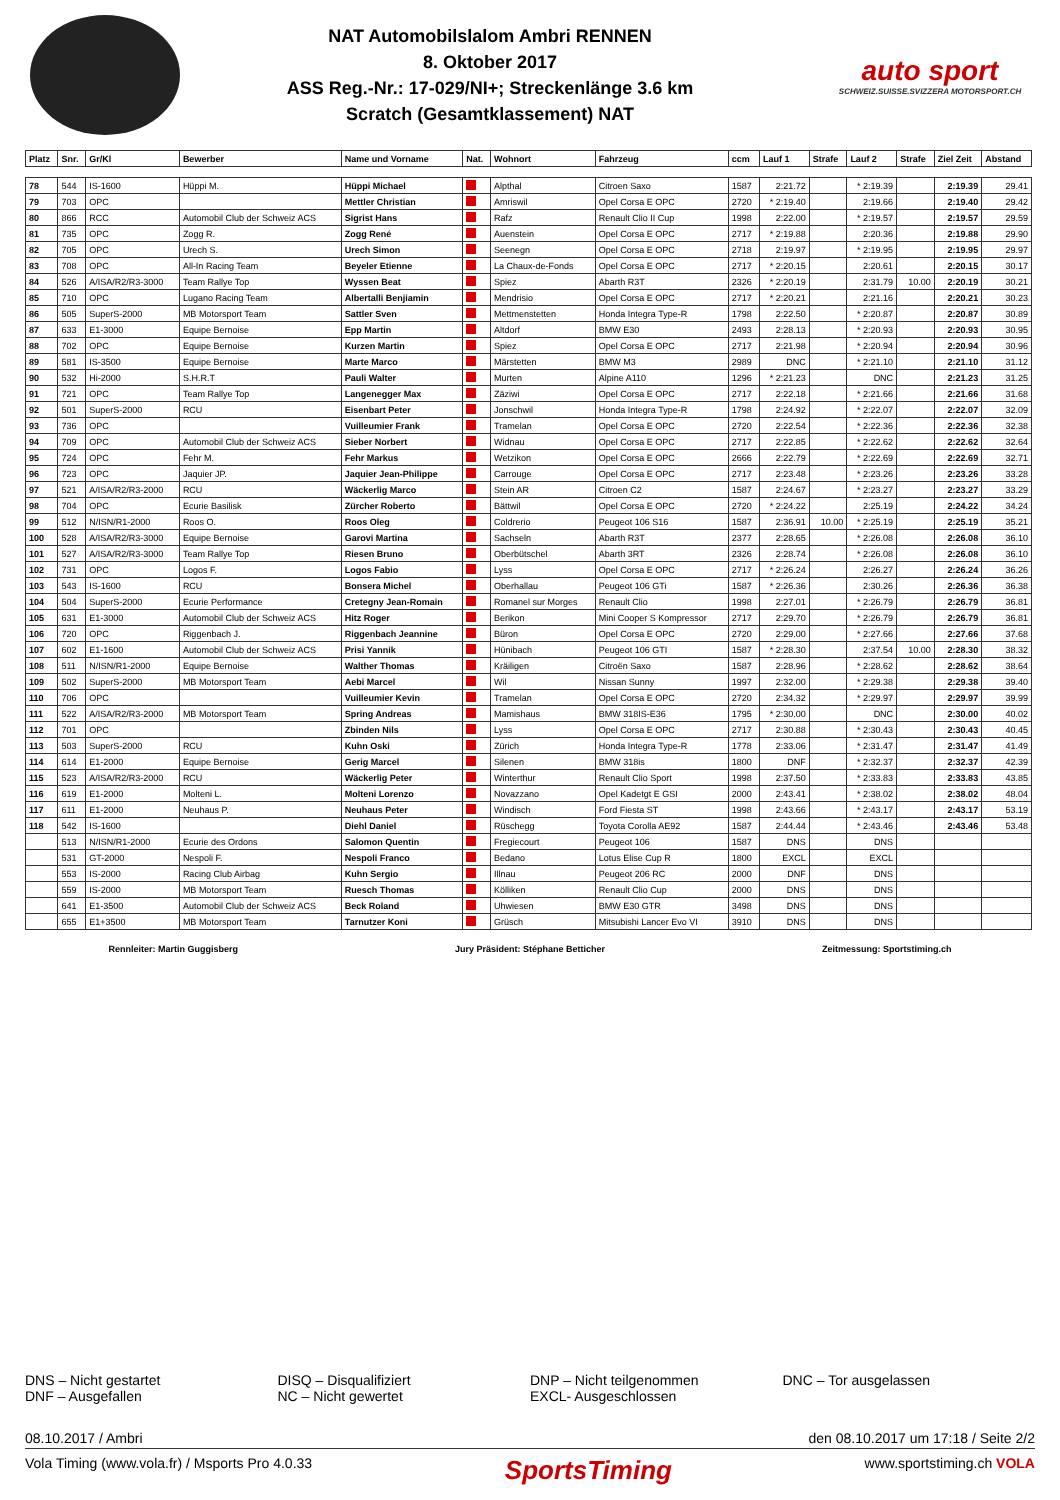NAT Automobilslalom Ambri RENNEN
8. Oktober 2017
ASS Reg.-Nr.: 17-029/NI+; Streckenlänge 3.6 km
Scratch (Gesamtklassement) NAT
auto sport
SCHWEIZ.SUISSE.SVIZZERA MOTORSPORT.CH
| Platz | Snr. | Gr/Kl | Bewerber | Name und Vorname | Nat. | Wohnort | Fahrzeug | ccm | Lauf 1 | Strafe | Lauf 2 | Strafe | Ziel Zeit | Abstand |
| --- | --- | --- | --- | --- | --- | --- | --- | --- | --- | --- | --- | --- | --- | --- |
| 78 | 544 | IS-1600 | Hüppi M. | Hüppi Michael | | Alpthal | Citroen Saxo | 1587 | 2:21.72 | | * 2:19.39 | | 2:19.39 | 29.41 |
| 79 | 703 | OPC | | Mettler Christian | | Amriswil | Opel Corsa E OPC | 2720 | * 2:19.40 | | 2:19.66 | | 2:19.40 | 29.42 |
| 80 | 866 | RCC | Automobil Club der Schweiz ACS | Sigrist Hans | | Rafz | Renault Clio II Cup | 1998 | 2:22.00 | | * 2:19.57 | | 2:19.57 | 29.59 |
| 81 | 735 | OPC | Zogg R. | Zogg René | | Auenstein | Opel Corsa E OPC | 2717 | * 2:19.88 | | 2:20.36 | | 2:19.88 | 29.90 |
| 82 | 705 | OPC | Urech S. | Urech Simon | | Seenegn | Opel Corsa E OPC | 2718 | 2:19.97 | | * 2:19.95 | | 2:19.95 | 29.97 |
| 83 | 708 | OPC | All-In Racing Team | Beyeler Etienne | | La Chaux-de-Fonds | Opel Corsa E OPC | 2717 | * 2:20.15 | | 2:20.61 | | 2:20.15 | 30.17 |
| 84 | 526 | A/ISA/R2/R3-3000 | Team Rallye Top | Wyssen Beat | | Spiez | Abarth R3T | 2326 | * 2:20.19 | | 2:31.79 | 10.00 | 2:20.19 | 30.21 |
| 85 | 710 | OPC | Lugano Racing Team | Albertalli Benjiamin | | Mendrisio | Opel Corsa E OPC | 2717 | * 2:20.21 | | 2:21.16 | | 2:20.21 | 30.23 |
| 86 | 505 | SuperS-2000 | MB Motorsport Team | Sattler Sven | | Mettmenstetten | Honda Integra Type-R | 1798 | 2:22.50 | | * 2:20.87 | | 2:20.87 | 30.89 |
| 87 | 633 | E1-3000 | Equipe Bernoise | Epp Martin | | Altdorf | BMW E30 | 2493 | 2:28.13 | | * 2:20.93 | | 2:20.93 | 30.95 |
| 88 | 702 | OPC | Equipe Bernoise | Kurzen Martin | | Spiez | Opel Corsa E OPC | 2717 | 2:21.98 | | * 2:20.94 | | 2:20.94 | 30.96 |
| 89 | 581 | IS-3500 | Equipe Bernoise | Marte Marco | | Märstetten | BMW M3 | 2989 | DNC | | * 2:21.10 | | 2:21.10 | 31.12 |
| 90 | 532 | Hi-2000 | S.H.R.T | Pauli Walter | | Murten | Alpine A110 | 1296 | * 2:21.23 | | DNC | | 2:21.23 | 31.25 |
| 91 | 721 | OPC | Team Rallye Top | Langenegger Max | | Zäziwi | Opel Corsa E OPC | 2717 | 2:22.18 | | * 2:21.66 | | 2:21.66 | 31.68 |
| 92 | 501 | SuperS-2000 | RCU | Eisenbart Peter | | Jonschwil | Honda Integra Type-R | 1798 | 2:24.92 | | * 2:22.07 | | 2:22.07 | 32.09 |
| 93 | 736 | OPC | | Vuilleumier Frank | | Tramelan | Opel Corsa E OPC | 2720 | 2:22.54 | | * 2:22.36 | | 2:22.36 | 32.38 |
| 94 | 709 | OPC | Automobil Club der Schweiz ACS | Sieber Norbert | | Widnau | Opel Corsa E OPC | 2717 | 2:22.85 | | * 2:22.62 | | 2:22.62 | 32.64 |
| 95 | 724 | OPC | Fehr M. | Fehr Markus | | Wetzikon | Opel Corsa E OPC | 2666 | 2:22.79 | | * 2:22.69 | | 2:22.69 | 32.71 |
| 96 | 723 | OPC | Jaquier JP. | Jaquier Jean-Philippe | | Carrouge | Opel Corsa E OPC | 2717 | 2:23.48 | | * 2:23.26 | | 2:23.26 | 33.28 |
| 97 | 521 | A/ISA/R2/R3-2000 | RCU | Wäckerlig Marco | | Stein AR | Citroen C2 | 1587 | 2:24.67 | | * 2:23.27 | | 2:23.27 | 33.29 |
| 98 | 704 | OPC | Ecurie Basilisk | Zürcher Roberto | | Bättwil | Opel Corsa E OPC | 2720 | * 2:24.22 | | 2:25.19 | | 2:24.22 | 34.24 |
| 99 | 512 | N/ISN/R1-2000 | Roos O. | Roos Oleg | | Coldrerio | Peugeot 106 S16 | 1587 | 2:36.91 | 10.00 | * 2:25.19 | | 2:25.19 | 35.21 |
| 100 | 528 | A/ISA/R2/R3-3000 | Equipe Bernoise | Garovi Martina | | Sachseln | Abarth R3T | 2377 | 2:28.65 | | * 2:26.08 | | 2:26.08 | 36.10 |
| 101 | 527 | A/ISA/R2/R3-3000 | Team Rallye Top | Riesen Bruno | | Oberbütschel | Abarth 3RT | 2326 | 2:28.74 | | * 2:26.08 | | 2:26.08 | 36.10 |
| 102 | 731 | OPC | Logos F. | Logos Fabio | | Lyss | Opel Corsa E OPC | 2717 | * 2:26.24 | | 2:26.27 | | 2:26.24 | 36.26 |
| 103 | 543 | IS-1600 | RCU | Bonsera Michel | | Oberhallau | Peugeot 106 GTi | 1587 | * 2:26.36 | | 2:30.26 | | 2:26.36 | 36.38 |
| 104 | 504 | SuperS-2000 | Ecurie Performance | Cretegny Jean-Romain | | Romanel sur Morges | Renault Clio | 1998 | 2:27.01 | | * 2:26.79 | | 2:26.79 | 36.81 |
| 105 | 631 | E1-3000 | Automobil Club der Schweiz ACS | Hitz Roger | | Berikon | Mini Cooper S Kompressor | 2717 | 2:29.70 | | * 2:26.79 | | 2:26.79 | 36.81 |
| 106 | 720 | OPC | Riggenbach J. | Riggenbach Jeannine | | Büron | Opel Corsa E OPC | 2720 | 2:29.00 | | * 2:27.66 | | 2:27.66 | 37.68 |
| 107 | 602 | E1-1600 | Automobil Club der Schweiz ACS | Prisi Yannik | | Hünibach | Peugeot 106 GTI | 1587 | * 2:28.30 | | 2:37.54 | 10.00 | 2:28.30 | 38.32 |
| 108 | 511 | N/ISN/R1-2000 | Equipe Bernoise | Walther Thomas | | Kräiligen | Citroën Saxo | 1587 | 2:28.96 | | * 2:28.62 | | 2:28.62 | 38.64 |
| 109 | 502 | SuperS-2000 | MB Motorsport Team | Aebi Marcel | | Wil | Nissan Sunny | 1997 | 2:32.00 | | * 2:29.38 | | 2:29.38 | 39.40 |
| 110 | 706 | OPC | | Vuilleumier Kevin | | Tramelan | Opel Corsa E OPC | 2720 | 2:34.32 | | * 2:29.97 | | 2:29.97 | 39.99 |
| 111 | 522 | A/ISA/R2/R3-2000 | MB Motorsport Team | Spring Andreas | | Mamishaus | BMW 318IS-E36 | 1795 | * 2:30.00 | | DNC | | 2:30.00 | 40.02 |
| 112 | 701 | OPC | | Zbinden Nils | | Lyss | Opel Corsa E OPC | 2717 | 2:30.88 | | * 2:30.43 | | 2:30.43 | 40.45 |
| 113 | 503 | SuperS-2000 | RCU | Kuhn Oski | | Zürich | Honda Integra Type-R | 1778 | 2:33.06 | | * 2:31.47 | | 2:31.47 | 41.49 |
| 114 | 614 | E1-2000 | Equipe Bernoise | Gerig Marcel | | Silenen | BMW 318is | 1800 | DNF | | * 2:32.37 | | 2:32.37 | 42.39 |
| 115 | 523 | A/ISA/R2/R3-2000 | RCU | Wäckerlig Peter | | Winterthur | Renault Clio Sport | 1998 | 2:37.50 | | * 2:33.83 | | 2:33.83 | 43.85 |
| 116 | 619 | E1-2000 | Molteni L. | Molteni Lorenzo | | Novazzano | Opel Kadetgt E GSI | 2000 | 2:43.41 | | * 2:38.02 | | 2:38.02 | 48.04 |
| 117 | 611 | E1-2000 | Neuhaus P. | Neuhaus Peter | | Windisch | Ford Fiesta ST | 1998 | 2:43.66 | | * 2:43.17 | | 2:43.17 | 53.19 |
| 118 | 542 | IS-1600 | | Diehl Daniel | | Rüschegg | Toyota Corolla AE92 | 1587 | 2:44.44 | | * 2:43.46 | | 2:43.46 | 53.48 |
| | 513 | N/ISN/R1-2000 | Ecurie des Ordons | Salomon Quentin | | Fregiecourt | Peugeot 106 | 1587 | DNS | | DNS | | | |
| | 531 | GT-2000 | Nespoli F. | Nespoli Franco | | Bedano | Lotus Elise Cup R | 1800 | EXCL | | EXCL | | | |
| | 553 | IS-2000 | Racing Club Airbag | Kuhn Sergio | | Illnau | Peugeot 206 RC | 2000 | DNF | | DNS | | | |
| | 559 | IS-2000 | MB Motorsport Team | Ruesch Thomas | | Kölliken | Renault Clio Cup | 2000 | DNS | | DNS | | | |
| | 641 | E1-3500 | Automobil Club der Schweiz ACS | Beck Roland | | Uhwiesen | BMW E30 GTR | 3498 | DNS | | DNS | | | |
| | 655 | E1+3500 | MB Motorsport Team | Tarnutzer Koni | | Grüsch | Mitsubishi Lancer Evo VI | 3910 | DNS | | DNS | | | |
Rennleiter: Martin Guggisberg Jury Präsident: Stéphane Betticher Zeitmessung: Sportstiming.ch
DNS – Nicht gestartet
DNF – Ausgefallen
DISQ – Disqualifiziert
NC – Nicht gewertet
DNP – Nicht teilgenommen
EXCL- Ausgeschlossen
DNC – Tor ausgelassen
08.10.2017 / Ambri den 08.10.2017 um 17:18 / Seite 2/2
Vola Timing (www.vola.fr) / Msports Pro 4.0.33 SportsTiming www.sportstiming.ch VOLA